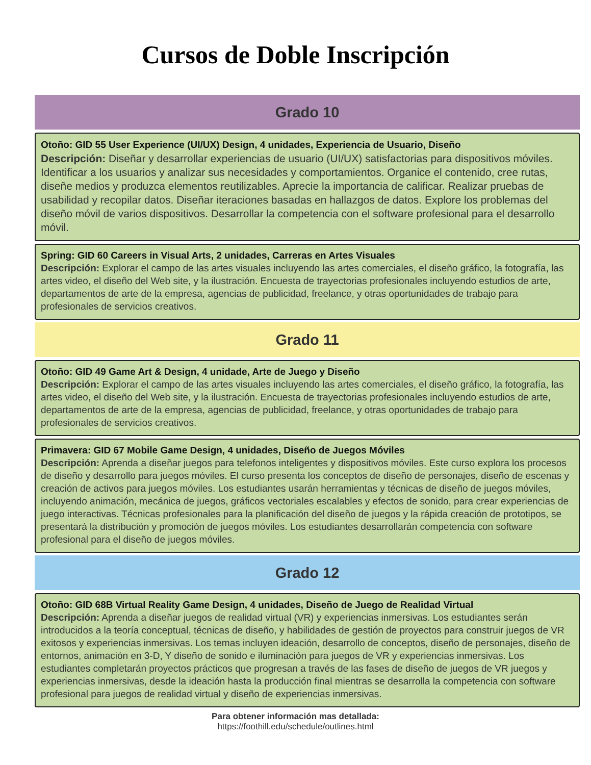Cursos de Doble Inscripción
Grado 10
Otoño: GID 55 User Experience (UI/UX) Design, 4 unidades, Experiencia de Usuario, Diseño
Descripción: Diseñar y desarrollar experiencias de usuario (UI/UX) satisfactorias para dispositivos móviles. Identificar a los usuarios y analizar sus necesidades y comportamientos. Organice el contenido, cree rutas, diseñe medios y produzca elementos reutilizables. Aprecie la importancia de calificar. Realizar pruebas de usabilidad y recopilar datos. Diseñar iteraciones basadas en hallazgos de datos. Explore los problemas del diseño móvil de varios dispositivos. Desarrollar la competencia con el software profesional para el desarrollo móvil.
Spring: GID 60 Careers in Visual Arts, 2 unidades, Carreras en Artes Visuales
Descripción: Explorar el campo de las artes visuales incluyendo las artes comerciales, el diseño gráfico, la fotografía, las artes video, el diseño del Web site, y la ilustración. Encuesta de trayectorias profesionales incluyendo estudios de arte, departamentos de arte de la empresa, agencias de publicidad, freelance, y otras oportunidades de trabajo para profesionales de servicios creativos.
Grado 11
Otoño: GID 49 Game Art & Design, 4 unidade, Arte de Juego y Diseño
Descripción: Explorar el campo de las artes visuales incluyendo las artes comerciales, el diseño gráfico, la fotografía, las artes video, el diseño del Web site, y la ilustración. Encuesta de trayectorias profesionales incluyendo estudios de arte, departamentos de arte de la empresa, agencias de publicidad, freelance, y otras oportunidades de trabajo para profesionales de servicios creativos.
Primavera: GID 67 Mobile Game Design, 4 unidades, Diseño de Juegos Móviles
Descripción: Aprenda a diseñar juegos para telefonos inteligentes y dispositivos móviles. Este curso explora los procesos de diseño y desarrollo para juegos móviles. El curso presenta los conceptos de diseño de personajes, diseño de escenas y creación de activos para juegos móviles. Los estudiantes usarán herramientas y técnicas de diseño de juegos móviles, incluyendo animación, mecánica de juegos, gráficos vectoriales escalables y efectos de sonido, para crear experiencias de juego interactivas. Técnicas profesionales para la planificación del diseño de juegos y la rápida creación de prototipos, se presentará la distribución y promoción de juegos móviles. Los estudiantes desarrollarán competencia con software profesional para el diseño de juegos móviles.
Grado 12
Otoño: GID 68B Virtual Reality Game Design, 4 unidades, Diseño de Juego de Realidad Virtual
Descripción: Aprenda a diseñar juegos de realidad virtual (VR) y experiencias inmersivas. Los estudiantes serán introducidos a la teoría conceptual, técnicas de diseño, y habilidades de gestión de proyectos para construir juegos de VR exitosos y experiencias inmersivas. Los temas incluyen ideación, desarrollo de conceptos, diseño de personajes, diseño de entornos, animación en 3-D, Y diseño de sonido e iluminación para juegos de VR y experiencias inmersivas. Los estudiantes completarán proyectos prácticos que progresan a través de las fases de diseño de juegos de VR juegos y experiencias inmersivas, desde la ideación hasta la producción final mientras se desarrolla la competencia con software profesional para juegos de realidad virtual y diseño de experiencias inmersivas.
Para obtener información mas detallada:
https://foothill.edu/schedule/outlines.html